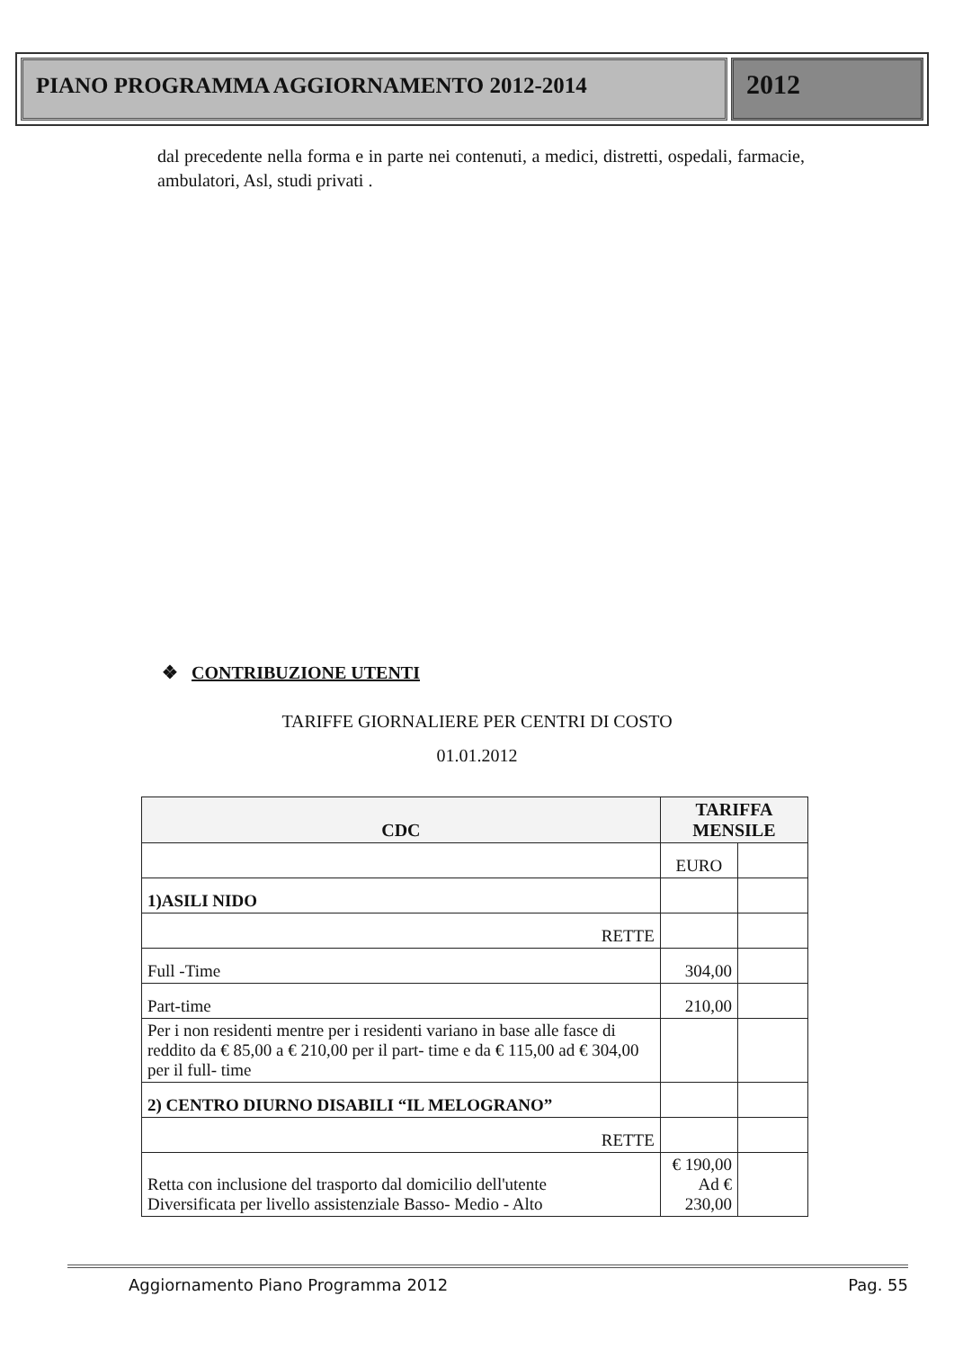PIANO PROGRAMMA AGGIORNAMENTO 2012-2014
2012
dal precedente nella forma e in parte nei contenuti, a medici, distretti, ospedali, farmacie, ambulatori, Asl, studi privati .
❖ CONTRIBUZIONE UTENTI
TARIFFE GIORNALIERE PER CENTRI DI COSTO
01.01.2012
| CDC | TARIFFA MENSILE | |
| --- | --- | --- |
| | EURO | |
| 1)ASILI NIDO | | |
| RETTE | | |
| Full -Time | 304,00 | |
| Part-time | 210,00 | |
| Per i non residenti mentre per i residenti variano in base alle fasce di reddito da € 85,00 a € 210,00 per il part- time e da € 115,00 ad € 304,00 per il full- time | | |
| 2) CENTRO DIURNO DISABILI “IL MELOGRANO” | | |
| RETTE | | |
| Retta con inclusione del trasporto dal domicilio dell'utente Diversificata per livello assistenziale Basso- Medio - Alto | € 190,00 Ad € 230,00 | |
Aggiornamento Piano Programma 2012 Pag. 55